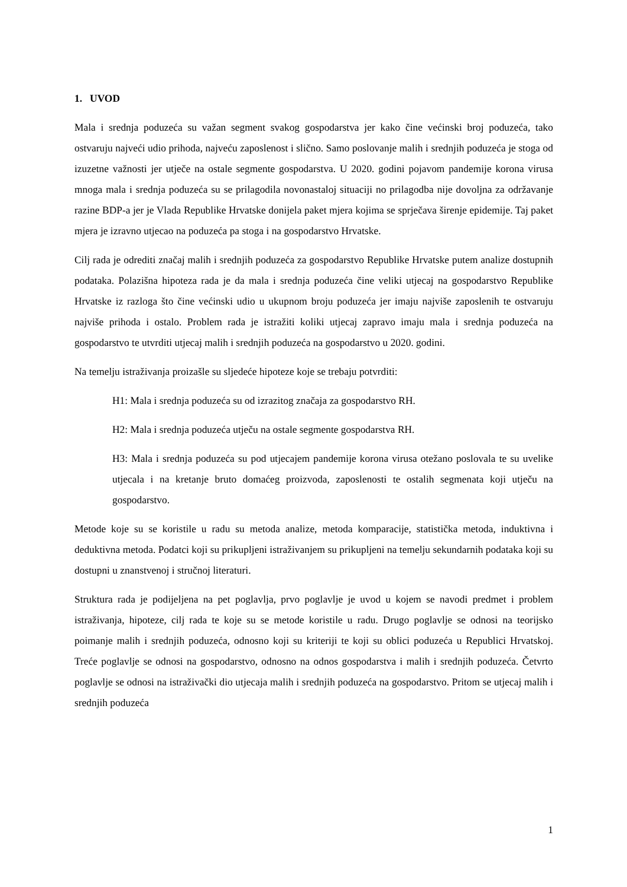1. UVOD
Mala i srednja poduzeća su važan segment svakog gospodarstva jer kako čine većinski broj poduzeća, tako ostvaruju najveći udio prihoda, najveću zaposlenost i slično. Samo poslovanje malih i srednjih poduzeća je stoga od izuzetne važnosti jer utječe na ostale segmente gospodarstva. U 2020. godini pojavom pandemije korona virusa mnoga mala i srednja poduzeća su se prilagodila novonastaloj situaciji no prilagodba nije dovoljna za održavanje razine BDP-a jer je Vlada Republike Hrvatske donijela paket mjera kojima se sprječava širenje epidemije. Taj paket mjera je izravno utjecao na poduzeća pa stoga i na gospodarstvo Hrvatske.
Cilj rada je odrediti značaj malih i srednjih poduzeća za gospodarstvo Republike Hrvatske putem analize dostupnih podataka. Polazišna hipoteza rada je da mala i srednja poduzeća čine veliki utjecaj na gospodarstvo Republike Hrvatske iz razloga što čine većinski udio u ukupnom broju poduzeća jer imaju najviše zaposlenih te ostvaruju najviše prihoda i ostalo. Problem rada je istražiti koliki utjecaj zapravo imaju mala i srednja poduzeća na gospodarstvo te utvrditi utjecaj malih i srednjih poduzeća na gospodarstvo u 2020. godini.
Na temelju istraživanja proizašle su sljedeće hipoteze koje se trebaju potvrditi:
H1: Mala i srednja poduzeća su od izrazitog značaja za gospodarstvo RH.
H2: Mala i srednja poduzeća utječu na ostale segmente gospodarstva RH.
H3: Mala i srednja poduzeća su pod utjecajem pandemije korona virusa otežano poslovala te su uvelike utjecala i na kretanje bruto domaćeg proizvoda, zaposlenosti te ostalih segmenata koji utječu na gospodarstvo.
Metode koje su se koristile u radu su metoda analize, metoda komparacije, statistička metoda, induktivna i deduktivna metoda. Podatci koji su prikupljeni istraživanjem su prikupljeni na temelju sekundarnih podataka koji su dostupni u znanstvenoj i stručnoj literaturi.
Struktura rada je podijeljena na pet poglavlja, prvo poglavlje je uvod u kojem se navodi predmet i problem istraživanja, hipoteze, cilj rada te koje su se metode koristile u radu. Drugo poglavlje se odnosi na teorijsko poimanje malih i srednjih poduzeća, odnosno koji su kriteriji te koji su oblici poduzeća u Republici Hrvatskoj. Treće poglavlje se odnosi na gospodarstvo, odnosno na odnos gospodarstva i malih i srednjih poduzeća. Četvrto poglavlje se odnosi na istraživački dio utjecaja malih i srednjih poduzeća na gospodarstvo. Pritom se utjecaj malih i srednjih poduzeća
1